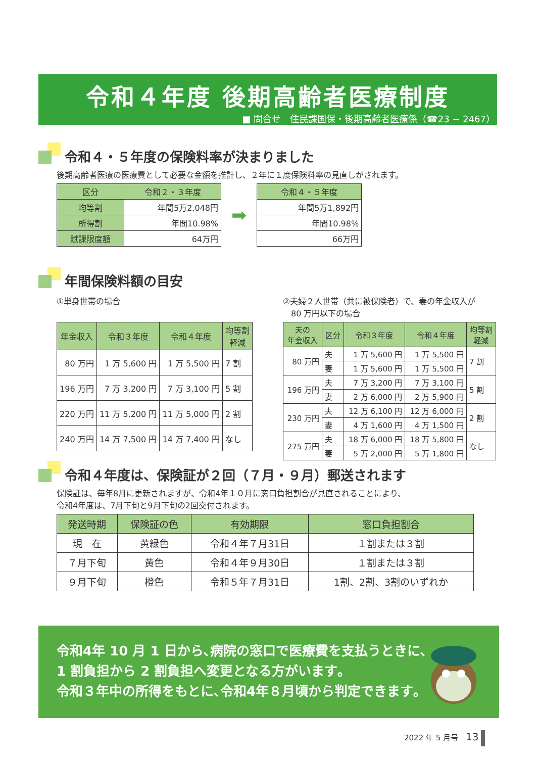令和４年度 後期高齢者医療制度
■ 問合せ　住民課国保・後期高齢者医療係（☎23 − 2467）
令和４・５年度の保険料率が決まりました
後期高齢者医療の医療費として必要な金額を推計し、２年に１度保険料率の見直しがされます。
| 区分 | 令和２・３年度 |
| --- | --- |
| 均等割 | 年間5万2,048円 |
| 所得割 | 年間10.98% |
| 賦課限度額 | 64万円 |
➡
| 令和４・５年度 |
| --- |
| 年間5万1,892円 |
| 年間10.98% |
| 66万円 |
年間保険料額の目安
①単身世帯の場合
| 年金収入 | 令和３年度 | 令和４年度 | 均等割 軽減 |
| --- | --- | --- | --- |
| 80 万円 | 1 万 5,600 円 | 1 万 5,500 円 | 7 割 |
| 196 万円 | 7 万 3,200 円 | 7 万 3,100 円 | 5 割 |
| 220 万円 | 11 万 5,200 円 | 11 万 5,000 円 | 2 割 |
| 240 万円 | 14 万 7,500 円 | 14 万 7,400 円 | なし |
②夫婦２人世帯（共に被保険者）で、妻の年金収入が
　80 万円以下の場合
| 夫の 年金収入 | 区分 | 令和３年度 | 令和４年度 | 均等割 軽減 |
| --- | --- | --- | --- | --- |
| 80 万円 | 夫 | 1 万 5,600 円 | 1 万 5,500 円 | 7 割 |
| | 妻 | 1 万 5,600 円 | 1 万 5,500 円 | |
| 196 万円 | 夫 | 7 万 3,200 円 | 7 万 3,100 円 | 5 割 |
| | 妻 | 2 万 6,000 円 | 2 万 5,900 円 | |
| 230 万円 | 夫 | 12 万 6,100 円 | 12 万 6,000 円 | 2 割 |
| | 妻 | 4 万 1,600 円 | 4 万 1,500 円 | |
| 275 万円 | 夫 | 18 万 6,000 円 | 18 万 5,800 円 | なし |
| | 妻 | 5 万 2,000 円 | 5 万 1,800 円 | |
令和４年度は、保険証が２回（７月・９月）郵送されます
保険証は、毎年8月に更新されますが、令和4年１０月に窓口負担割合が見直されることにより、
令和4年度は、7月下旬と9月下旬の2回交付されます。
| 発送時期 | 保険証の色 | 有効期限 | 窓口負担割合 |
| --- | --- | --- | --- |
| 現 在 | 黄緑色 | 令和４年７月31日 | １割または３割 |
| ７月下旬 | 黄色 | 令和４年９月30日 | １割または３割 |
| ９月下旬 | 橙色 | 令和５年７月31日 | 1割、2割、3割のいずれか |
令和4年 10 月 1 日から､病院の窓口で医療費を支払うときに､
1 割負担から 2 割負担へ変更となる方がいます｡
令和３年中の所得をもとに､令和4年８月頃から判定できます｡
2022 年 5 月号　13